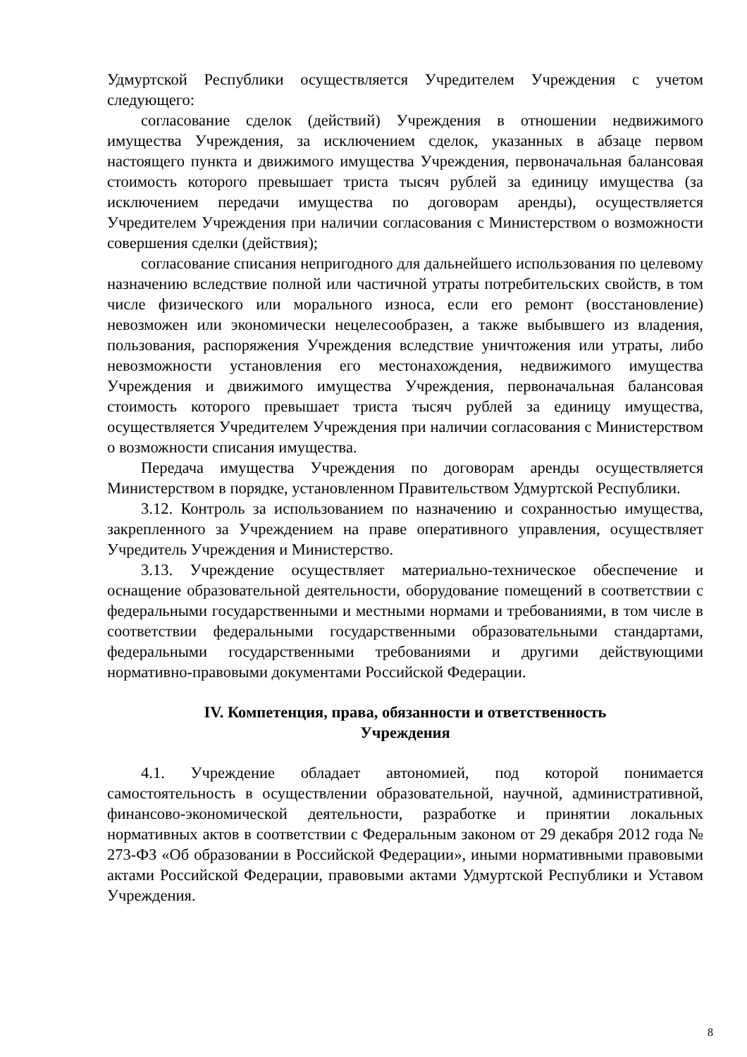Удмуртской Республики осуществляется Учредителем Учреждения с учетом следующего:
согласование сделок (действий) Учреждения в отношении недвижимого имущества Учреждения, за исключением сделок, указанных в абзаце первом настоящего пункта и движимого имущества Учреждения, первоначальная балансовая стоимость которого превышает триста тысяч рублей за единицу имущества (за исключением передачи имущества по договорам аренды), осуществляется Учредителем Учреждения при наличии согласования с Министерством о возможности совершения сделки (действия);
согласование списания непригодного для дальнейшего использования по целевому назначению вследствие полной или частичной утраты потребительских свойств, в том числе физического или морального износа, если его ремонт (восстановление) невозможен или экономически нецелесообразен, а также выбывшего из владения, пользования, распоряжения Учреждения вследствие уничтожения или утраты, либо невозможности установления его местонахождения, недвижимого имущества Учреждения и движимого имущества Учреждения, первоначальная балансовая стоимость которого превышает триста тысяч рублей за единицу имущества, осуществляется Учредителем Учреждения при наличии согласования с Министерством о возможности списания имущества.
Передача имущества Учреждения по договорам аренды осуществляется Министерством в порядке, установленном Правительством Удмуртской Республики.
3.12. Контроль за использованием по назначению и сохранностью имущества, закрепленного за Учреждением на праве оперативного управления, осуществляет Учредитель Учреждения и Министерство.
3.13. Учреждение осуществляет материально-техническое обеспечение и оснащение образовательной деятельности, оборудование помещений в соответствии с федеральными государственными и местными нормами и требованиями, в том числе в соответствии федеральными государственными образовательными стандартами, федеральными государственными требованиями и другими действующими нормативно-правовыми документами Российской Федерации.
IV. Компетенция, права, обязанности и ответственность
Учреждения
4.1. Учреждение обладает автономией, под которой понимается самостоятельность в осуществлении образовательной, научной, административной, финансово-экономической деятельности, разработке и принятии локальных нормативных актов в соответствии с Федеральным законом от 29 декабря 2012 года № 273-ФЗ «Об образовании в Российской Федерации», иными нормативными правовыми актами Российской Федерации, правовыми актами Удмуртской Республики и Уставом Учреждения.
8